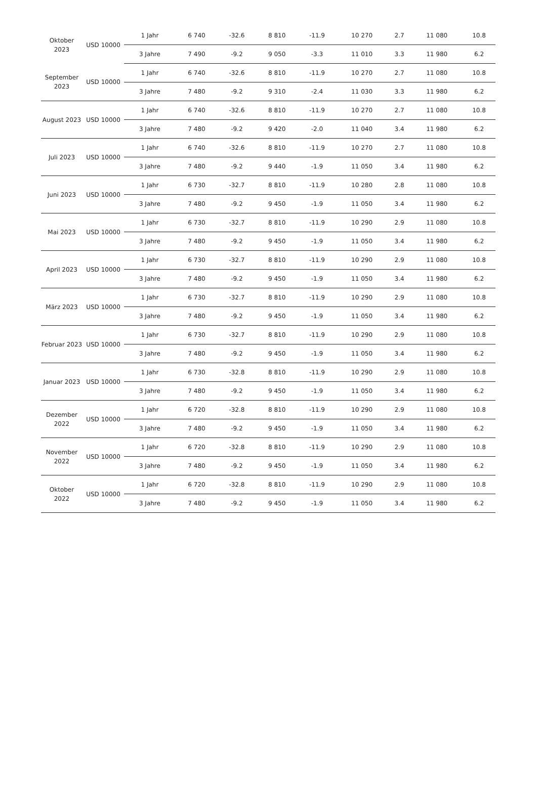| Oktober 2023 | USD 10000 | 1 Jahr | 6 740 | -32.6 | 8 810 | -11.9 | 10 270 | 2.7 | 11 080 | 10.8 |
| | | 3 Jahre | 7 490 | -9.2 | 9 050 | -3.3 | 11 010 | 3.3 | 11 980 | 6.2 |
| September 2023 | USD 10000 | 1 Jahr | 6 740 | -32.6 | 8 810 | -11.9 | 10 270 | 2.7 | 11 080 | 10.8 |
| | | 3 Jahre | 7 480 | -9.2 | 9 310 | -2.4 | 11 030 | 3.3 | 11 980 | 6.2 |
| August 2023 | USD 10000 | 1 Jahr | 6 740 | -32.6 | 8 810 | -11.9 | 10 270 | 2.7 | 11 080 | 10.8 |
| | | 3 Jahre | 7 480 | -9.2 | 9 420 | -2.0 | 11 040 | 3.4 | 11 980 | 6.2 |
| Juli 2023 | USD 10000 | 1 Jahr | 6 740 | -32.6 | 8 810 | -11.9 | 10 270 | 2.7 | 11 080 | 10.8 |
| | | 3 Jahre | 7 480 | -9.2 | 9 440 | -1.9 | 11 050 | 3.4 | 11 980 | 6.2 |
| Juni 2023 | USD 10000 | 1 Jahr | 6 730 | -32.7 | 8 810 | -11.9 | 10 280 | 2.8 | 11 080 | 10.8 |
| | | 3 Jahre | 7 480 | -9.2 | 9 450 | -1.9 | 11 050 | 3.4 | 11 980 | 6.2 |
| Mai 2023 | USD 10000 | 1 Jahr | 6 730 | -32.7 | 8 810 | -11.9 | 10 290 | 2.9 | 11 080 | 10.8 |
| | | 3 Jahre | 7 480 | -9.2 | 9 450 | -1.9 | 11 050 | 3.4 | 11 980 | 6.2 |
| April 2023 | USD 10000 | 1 Jahr | 6 730 | -32.7 | 8 810 | -11.9 | 10 290 | 2.9 | 11 080 | 10.8 |
| | | 3 Jahre | 7 480 | -9.2 | 9 450 | -1.9 | 11 050 | 3.4 | 11 980 | 6.2 |
| März 2023 | USD 10000 | 1 Jahr | 6 730 | -32.7 | 8 810 | -11.9 | 10 290 | 2.9 | 11 080 | 10.8 |
| | | 3 Jahre | 7 480 | -9.2 | 9 450 | -1.9 | 11 050 | 3.4 | 11 980 | 6.2 |
| Februar 2023 | USD 10000 | 1 Jahr | 6 730 | -32.7 | 8 810 | -11.9 | 10 290 | 2.9 | 11 080 | 10.8 |
| | | 3 Jahre | 7 480 | -9.2 | 9 450 | -1.9 | 11 050 | 3.4 | 11 980 | 6.2 |
| Januar 2023 | USD 10000 | 1 Jahr | 6 730 | -32.8 | 8 810 | -11.9 | 10 290 | 2.9 | 11 080 | 10.8 |
| | | 3 Jahre | 7 480 | -9.2 | 9 450 | -1.9 | 11 050 | 3.4 | 11 980 | 6.2 |
| Dezember 2022 | USD 10000 | 1 Jahr | 6 720 | -32.8 | 8 810 | -11.9 | 10 290 | 2.9 | 11 080 | 10.8 |
| | | 3 Jahre | 7 480 | -9.2 | 9 450 | -1.9 | 11 050 | 3.4 | 11 980 | 6.2 |
| November 2022 | USD 10000 | 1 Jahr | 6 720 | -32.8 | 8 810 | -11.9 | 10 290 | 2.9 | 11 080 | 10.8 |
| | | 3 Jahre | 7 480 | -9.2 | 9 450 | -1.9 | 11 050 | 3.4 | 11 980 | 6.2 |
| Oktober 2022 | USD 10000 | 1 Jahr | 6 720 | -32.8 | 8 810 | -11.9 | 10 290 | 2.9 | 11 080 | 10.8 |
| | | 3 Jahre | 7 480 | -9.2 | 9 450 | -1.9 | 11 050 | 3.4 | 11 980 | 6.2 |